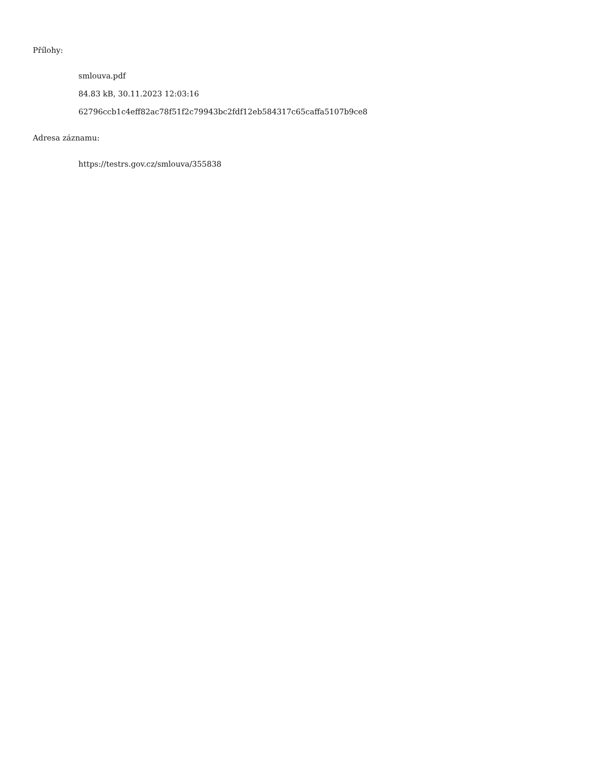Přílohy:
smlouva.pdf
84.83 kB, 30.11.2023 12:03:16
62796ccb1c4eff82ac78f51f2c79943bc2fdf12eb584317c65caffa5107b9ce8
Adresa záznamu:
https://testrs.gov.cz/smlouva/355838